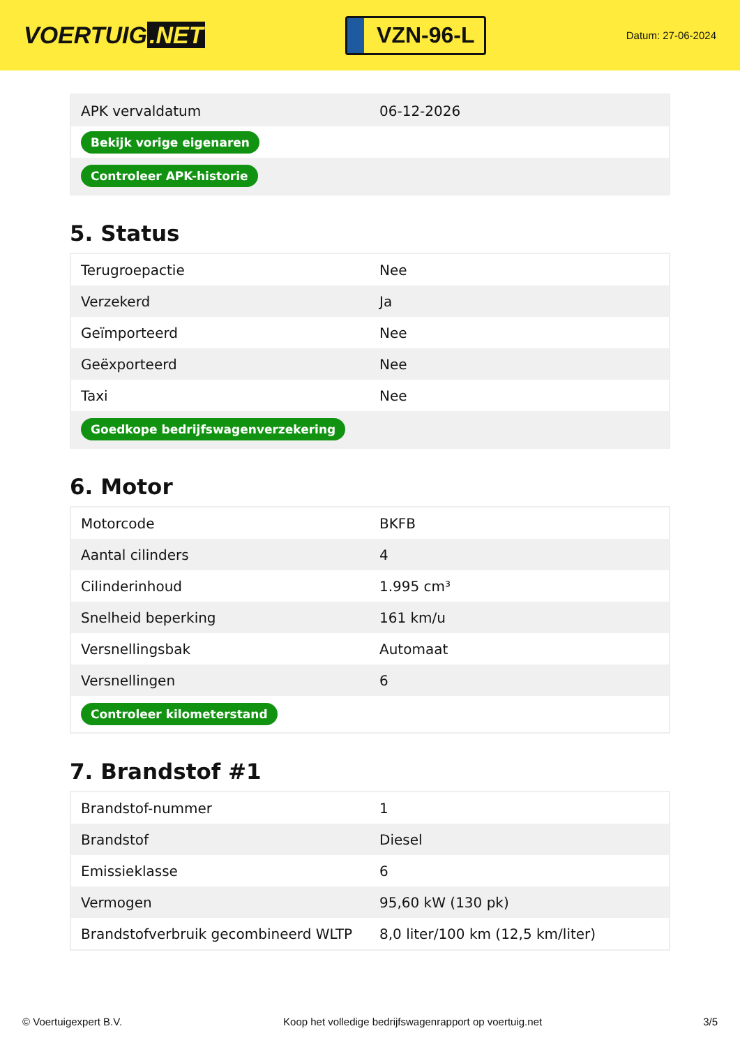VOERTUIG.NET
VZN-96-L
Datum: 27-06-2024
| APK vervaldatum | 06-12-2026 |
| Bekijk vorige eigenaren | |
| Controleer APK-historie | |
5. Status
| Terugroepactie | Nee |
| Verzekerd | Ja |
| Geïmporteerd | Nee |
| Geëxporteerd | Nee |
| Taxi | Nee |
| Goedkope bedrijfswagenverzekering | |
6. Motor
| Motorcode | BKFB |
| Aantal cilinders | 4 |
| Cilinderinhoud | 1.995 cm³ |
| Snelheid beperking | 161 km/u |
| Versnellingsbak | Automaat |
| Versnellingen | 6 |
| Controleer kilometerstand | |
7. Brandstof #1
| Brandstof-nummer | 1 |
| Brandstof | Diesel |
| Emissieklasse | 6 |
| Vermogen | 95,60 kW (130 pk) |
| Brandstofverbruik gecombineerd WLTP | 8,0 liter/100 km (12,5 km/liter) |
© Voertuigexpert B.V. Koop het volledige bedrijfswagenrapport op voertuig.net 3/5